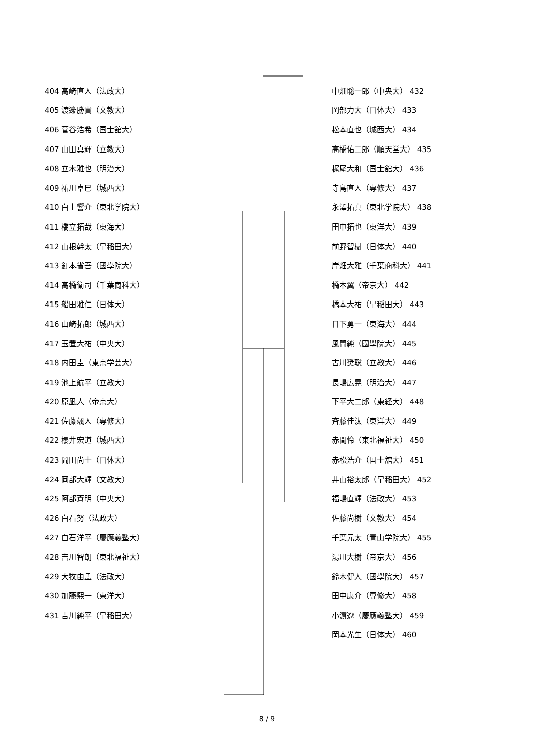| 404 高崎直人（法政大） |
| 405 渡邊勝貴（文教大） |
| 406 菅谷浩希（国士舘大） |
| 407 山田真輝（立教大） |
| 408 立木雅也（明治大） |
| 409 祐川卓巳（城西大） |
| 410 白土響介（東北学院大） |
| 411 橋立拓哉（東海大） |
| 412 山根幹太（早稲田大） |
| 413 釘本省吾（國學院大） |
| 414 高橋衛司（千葉商科大） |
| 415 船田雅仁（日体大） |
| 416 山崎拓郎（城西大） |
| 417 玉置大祐（中央大） |
| 418 内田圭（東京学芸大） |
| 419 池上航平（立教大） |
| 420 原凪人（帝京大） |
| 421 佐藤颯人（専修大） |
| 422 櫻井宏道（城西大） |
| 423 岡田尚士（日体大） |
| 424 岡部大輝（文教大） |
| 425 阿部蒼明（中央大） |
| 426 白石努（法政大） |
| 427 白石洋平（慶應義塾大） |
| 428 吉川智朗（東北福祉大） |
| 429 大牧由孟（法政大） |
| 430 加藤熙一（東洋大） |
| 431 吉川純平（早稲田大） |
| 中畑聡一郎（中央大） 432 |
| 岡部力大（日体大） 433 |
| 松本直也（城西大） 434 |
| 高橋佑二郎（順天堂大） 435 |
| 梶尾大和（国士舘大） 436 |
| 寺島直人（専修大） 437 |
| 永澤拓真（東北学院大） 438 |
| 田中拓也（東洋大） 439 |
| 前野智樹（日体大） 440 |
| 岸畑大雅（千葉商科大） 441 |
| 橋本翼（帝京大） 442 |
| 橋本大祐（早稲田大） 443 |
| 日下勇一（東海大） 444 |
| 風間純（國學院大） 445 |
| 古川奨聡（立教大） 446 |
| 長嶋広晃（明治大） 447 |
| 下平大二郎（東経大） 448 |
| 斉藤佳汰（東洋大） 449 |
| 赤間怜（東北福祉大） 450 |
| 赤松浩介（国士舘大） 451 |
| 井山裕太郎（早稲田大） 452 |
| 福嶋直輝（法政大） 453 |
| 佐藤尚樹（文教大） 454 |
| 千葉元太（青山学院大） 455 |
| 湯川大樹（帝京大） 456 |
| 鈴木健人（國學院大） 457 |
| 田中康介（専修大） 458 |
| 小濵遼（慶應義塾大） 459 |
| 岡本光生（日体大） 460 |
8 / 9